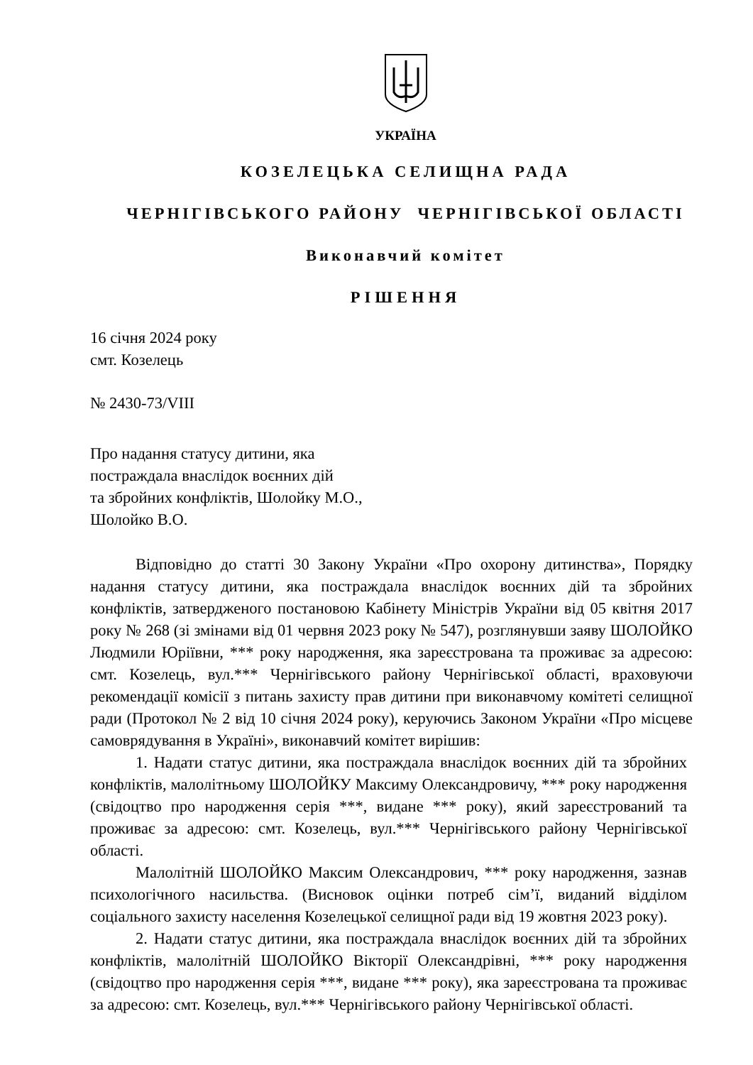УКРАЇНА
КОЗЕЛЕЦЬКА СЕЛИЩНА РАДА
ЧЕРНІГІВСЬКОГО РАЙОНУ ЧЕРНІГІВСЬКОЇ ОБЛАСТІ
Виконавчий комітет
РІШЕННЯ
16 січня 2024 року
смт. Козелець
№ 2430-73/VIII
Про надання статусу дитини, яка
постраждала внаслідок воєнних дій
та збройних конфліктів, Шолойку М.О.,
Шолойко В.О.
Відповідно до статті 30 Закону України «Про охорону дитинства», Порядку надання статусу дитини, яка постраждала внаслідок воєнних дій та збройних конфліктів, затвердженого постановою Кабінету Міністрів України від 05 квітня 2017 року № 268 (зі змінами від 01 червня 2023 року № 547), розглянувши заяву ШОЛОЙКО Людмили Юріївни, *** року народження, яка зареєстрована та проживає за адресою: смт. Козелець, вул.*** Чернігівського району Чернігівської області, враховуючи рекомендації комісії з питань захисту прав дитини при виконавчому комітеті селищної ради (Протокол № 2 від 10 січня 2024 року), керуючись Законом України «Про місцеве самоврядування в Україні», виконавчий комітет вирішив:
1. Надати статус дитини, яка постраждала внаслідок воєнних дій та збройних конфліктів, малолітньому ШОЛОЙКУ Максиму Олександровичу, *** року народження (свідоцтво про народження серія ***, видане *** року), який зареєстрований та проживає за адресою: смт. Козелець, вул.*** Чернігівського району Чернігівської області.
Малолітній ШОЛОЙКО Максим Олександрович, *** року народження, зазнав психологічного насильства. (Висновок оцінки потреб сім’ї, виданий відділом соціального захисту населення Козелецької селищної ради від 19 жовтня 2023 року).
2. Надати статус дитини, яка постраждала внаслідок воєнних дій та збройних конфліктів, малолітній ШОЛОЙКО Вікторії Олександрівні, *** року народження (свідоцтво про народження серія ***, видане *** року), яка зареєстрована та проживає за адресою: смт. Козелець, вул.*** Чернігівського району Чернігівської області.